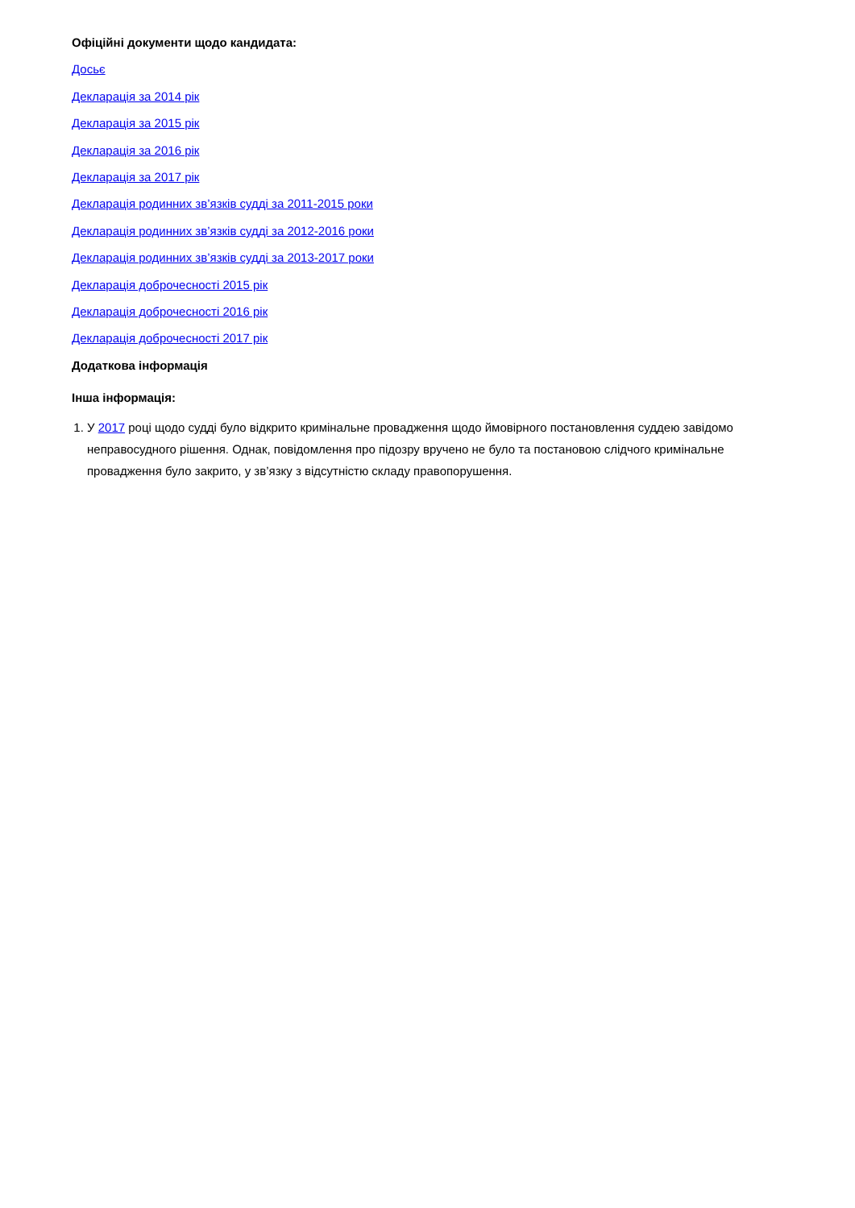Офіційні документи щодо кандидата:
Досьє
Декларація за 2014 рік
Декларація за 2015 рік
Декларація за 2016 рік
Декларація за 2017 рік
Декларація родинних зв’язків судді за 2011-2015 роки
Декларація родинних зв’язків судді за 2012-2016 роки
Декларація родинних зв’язків судді за 2013-2017 роки
Декларація доброчесності 2015 рік
Декларація доброчесності 2016 рік
Декларація доброчесності 2017 рік
Додаткова інформація
Інша інформація:
1. У 2017 році щодо судді було відкрито кримінальне провадження щодо ймовірного постановлення суддею завідомо неправосудного рішення. Однак, повідомлення про підозру вручено не було та постановою слідчого кримінальне провадження було закрито, у зв’язку з відсутністю складу правопорушення.